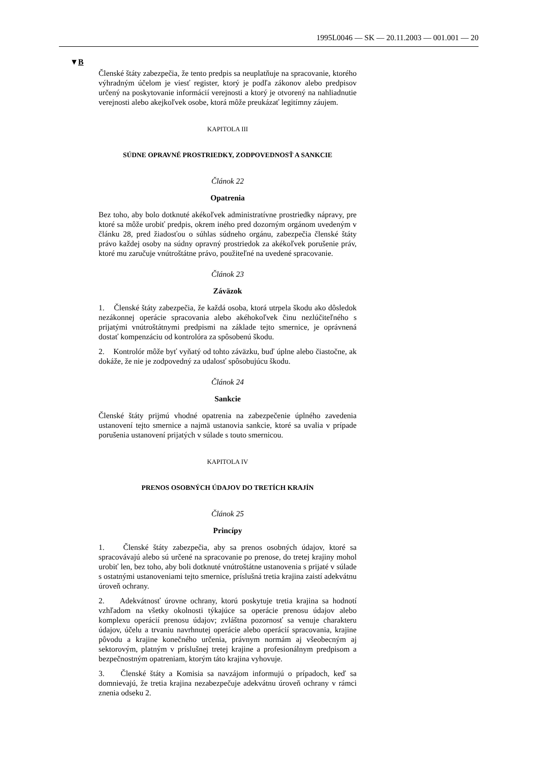1995L0046 — SK — 20.11.2003 — 001.001 — 20
▼B
Členské štáty zabezpečia, že tento predpis sa neuplatňuje na spracovanie, ktorého výhradným účelom je viesť register, ktorý je podľa zákonov alebo predpisov určený na poskytovanie informácií verejnosti a ktorý je otvorený na nahliadnutie verejnosti alebo akejkoľvek osobe, ktorá môže preukázať legitímny záujem.
KAPITOLA III
SÚDNE OPRAVNÉ PROSTRIEDKY, ZODPOVEDNOSŤ A SANKCIE
Článok 22
Opatrenia
Bez toho, aby bolo dotknuté akékoľvek administratívne prostriedky nápravy, pre ktoré sa môže urobiť predpis, okrem iného pred dozorným orgánom uvedeným v článku 28, pred žiadosťou o súhlas súdneho orgánu, zabezpečia členské štáty právo každej osoby na súdny opravný prostriedok za akékoľvek porušenie práv, ktoré mu zaručuje vnútroštátne právo, použiteľné na uvedené spracovanie.
Článok 23
Záväzok
1. Členské štáty zabezpečia, že každá osoba, ktorá utrpela škodu ako dôsledok nezákonnej operácie spracovania alebo akéhokoľvek činu nezlúčiteľného s prijatými vnútroštátnymi predpismi na základe tejto smernice, je oprávnená dostať kompenzáciu od kontrolóra za spôsobenú škodu.
2. Kontrolór môže byť vyňatý od tohto záväzku, buď úplne alebo čiastočne, ak dokáže, že nie je zodpovedný za udalosť spôsobujúcu škodu.
Článok 24
Sankcie
Členské štáty prijmú vhodné opatrenia na zabezpečenie úplného zavedenia ustanovení tejto smernice a najmä ustanovia sankcie, ktoré sa uvalia v prípade porušenia ustanovení prijatých v súlade s touto smernicou.
KAPITOLA IV
PRENOS OSOBNÝCH ÚDAJOV DO TRETÍCH KRAJÍN
Článok 25
Princípy
1. Členské štáty zabezpečia, aby sa prenos osobných údajov, ktoré sa spracovávajú alebo sú určené na spracovanie po prenose, do tretej krajiny mohol urobiť len, bez toho, aby boli dotknuté vnútroštátne ustanovenia s prijaté v súlade s ostatnými ustanoveniami tejto smernice, príslušná tretia krajina zaistí adekvátnu úroveň ochrany.
2. Adekvátnosť úrovne ochrany, ktorú poskytuje tretia krajina sa hodnotí vzhľadom na všetky okolnosti týkajúce sa operácie prenosu údajov alebo komplexu operácií prenosu údajov; zvláštna pozornosť sa venuje charakteru údajov, účelu a trvaniu navrhnutej operácie alebo operácií spracovania, krajine pôvodu a krajine konečného určenia, právnym normám aj všeobecným aj sektorovým, platným v príslušnej tretej krajine a profesionálnym predpisom a bezpečnostným opatreniam, ktorým táto krajina vyhovuje.
3. Členské štáty a Komisia sa navzájom informujú o prípadoch, keď sa domnievajú, že tretia krajina nezabezpečuje adekvátnu úroveň ochrany v rámci znenia odseku 2.